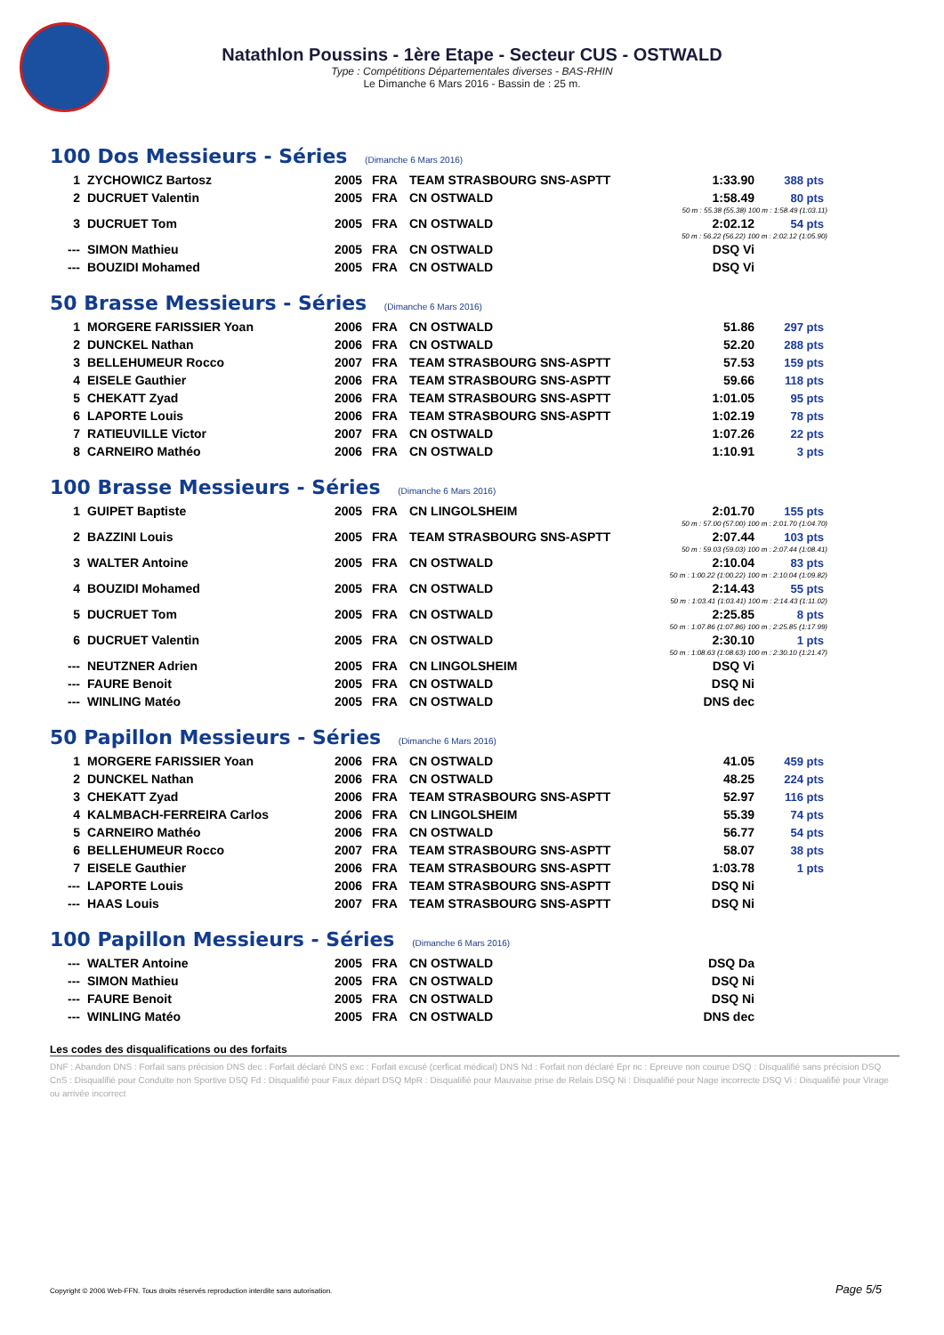Natathlon Poussins - 1ère Etape - Secteur CUS - OSTWALD
Type : Compétitions Départementales diverses - BAS-RHIN
Le Dimanche 6 Mars 2016 - Bassin de : 25 m.
100 Dos Messieurs - Séries (Dimanche 6 Mars 2016)
| 1 | ZYCHOWICZ Bartosz | 2005 | FRA | TEAM STRASBOURG SNS-ASPTT | 1:33.90 | 388 pts |
| 2 | DUCRUET Valentin | 2005 | FRA | CN OSTWALD | 1:58.49 | 80 pts |
| 50 m : 55.38 (55.38) 100 m : 1:58.49 (1:03.11) | | | | | | |
| 3 | DUCRUET Tom | 2005 | FRA | CN OSTWALD | 2:02.12 | 54 pts |
| 50 m : 56.22 (56.22) 100 m : 2:02.12 (1:05.90) | | | | | | |
| --- | SIMON Mathieu | 2005 | FRA | CN OSTWALD | DSQ Vi | |
| --- | BOUZIDI Mohamed | 2005 | FRA | CN OSTWALD | DSQ Vi | |
50 Brasse Messieurs - Séries (Dimanche 6 Mars 2016)
| 1 | MORGERE FARISSIER Yoan | 2006 | FRA | CN OSTWALD | 51.86 | 297 pts |
| 2 | DUNCKEL Nathan | 2006 | FRA | CN OSTWALD | 52.20 | 288 pts |
| 3 | BELLEHUMEUR Rocco | 2007 | FRA | TEAM STRASBOURG SNS-ASPTT | 57.53 | 159 pts |
| 4 | EISELE Gauthier | 2006 | FRA | TEAM STRASBOURG SNS-ASPTT | 59.66 | 118 pts |
| 5 | CHEKATT Zyad | 2006 | FRA | TEAM STRASBOURG SNS-ASPTT | 1:01.05 | 95 pts |
| 6 | LAPORTE Louis | 2006 | FRA | TEAM STRASBOURG SNS-ASPTT | 1:02.19 | 78 pts |
| 7 | RATIEUVILLE Victor | 2007 | FRA | CN OSTWALD | 1:07.26 | 22 pts |
| 8 | CARNEIRO Mathéo | 2006 | FRA | CN OSTWALD | 1:10.91 | 3 pts |
100 Brasse Messieurs - Séries (Dimanche 6 Mars 2016)
| 1 | GUIPET Baptiste | 2005 | FRA | CN LINGOLSHEIM | 2:01.70 | 155 pts |
| 50 m : 57.00 (57.00) 100 m : 2:01.70 (1:04.70) | | | | | | |
| 2 | BAZZINI Louis | 2005 | FRA | TEAM STRASBOURG SNS-ASPTT | 2:07.44 | 103 pts |
| 50 m : 59.03 (59.03) 100 m : 2:07.44 (1:08.41) | | | | | | |
| 3 | WALTER Antoine | 2005 | FRA | CN OSTWALD | 2:10.04 | 83 pts |
| 50 m : 1:00.22 (1:00.22) 100 m : 2:10.04 (1:09.82) | | | | | | |
| 4 | BOUZIDI Mohamed | 2005 | FRA | CN OSTWALD | 2:14.43 | 55 pts |
| 50 m : 1:03.41 (1:03.41) 100 m : 2:14.43 (1:11.02) | | | | | | |
| 5 | DUCRUET Tom | 2005 | FRA | CN OSTWALD | 2:25.85 | 8 pts |
| 50 m : 1:07.86 (1:07.86) 100 m : 2:25.85 (1:17.99) | | | | | | |
| 6 | DUCRUET Valentin | 2005 | FRA | CN OSTWALD | 2:30.10 | 1 pts |
| 50 m : 1:08.63 (1:08.63) 100 m : 2:30.10 (1:21.47) | | | | | | |
| --- | NEUTZNER Adrien | 2005 | FRA | CN LINGOLSHEIM | DSQ Vi | |
| --- | FAURE Benoit | 2005 | FRA | CN OSTWALD | DSQ Ni | |
| --- | WINLING Matéo | 2005 | FRA | CN OSTWALD | DNS dec | |
50 Papillon Messieurs - Séries (Dimanche 6 Mars 2016)
| 1 | MORGERE FARISSIER Yoan | 2006 | FRA | CN OSTWALD | 41.05 | 459 pts |
| 2 | DUNCKEL Nathan | 2006 | FRA | CN OSTWALD | 48.25 | 224 pts |
| 3 | CHEKATT Zyad | 2006 | FRA | TEAM STRASBOURG SNS-ASPTT | 52.97 | 116 pts |
| 4 | KALMBACH-FERREIRA Carlos | 2006 | FRA | CN LINGOLSHEIM | 55.39 | 74 pts |
| 5 | CARNEIRO Mathéo | 2006 | FRA | CN OSTWALD | 56.77 | 54 pts |
| 6 | BELLEHUMEUR Rocco | 2007 | FRA | TEAM STRASBOURG SNS-ASPTT | 58.07 | 38 pts |
| 7 | EISELE Gauthier | 2006 | FRA | TEAM STRASBOURG SNS-ASPTT | 1:03.78 | 1 pts |
| --- | LAPORTE Louis | 2006 | FRA | TEAM STRASBOURG SNS-ASPTT | DSQ Ni | |
| --- | HAAS Louis | 2007 | FRA | TEAM STRASBOURG SNS-ASPTT | DSQ Ni | |
100 Papillon Messieurs - Séries (Dimanche 6 Mars 2016)
| --- | WALTER Antoine | 2005 | FRA | CN OSTWALD | DSQ Da | |
| --- | SIMON Mathieu | 2005 | FRA | CN OSTWALD | DSQ Ni | |
| --- | FAURE Benoit | 2005 | FRA | CN OSTWALD | DSQ Ni | |
| --- | WINLING Matéo | 2005 | FRA | CN OSTWALD | DNS dec | |
Les codes des disqualifications ou des forfaits
DNF : Abandon DNS : Forfait sans précision DNS dec : Forfait déclaré DNS exc : Forfait excusé (cerficat médical) DNS Nd : Forfait non déclaré Epr nc : Epreuve non courue DSQ : Disqualifié sans précision DSQ CnS : Disqualifié pour Conduite non Sportive DSQ Fd : Disqualifié pour Faux départ DSQ MpR : Disqualifié pour Mauvaise prise de Relais DSQ Ni : Disqualifié pour Nage incorrecte DSQ Vi : Disqualifié pour Virage ou arrivée incorrect
Copyright © 2006 Web-FFN. Tous droits réservés reproduction interdite sans autorisation.
Page 5/5